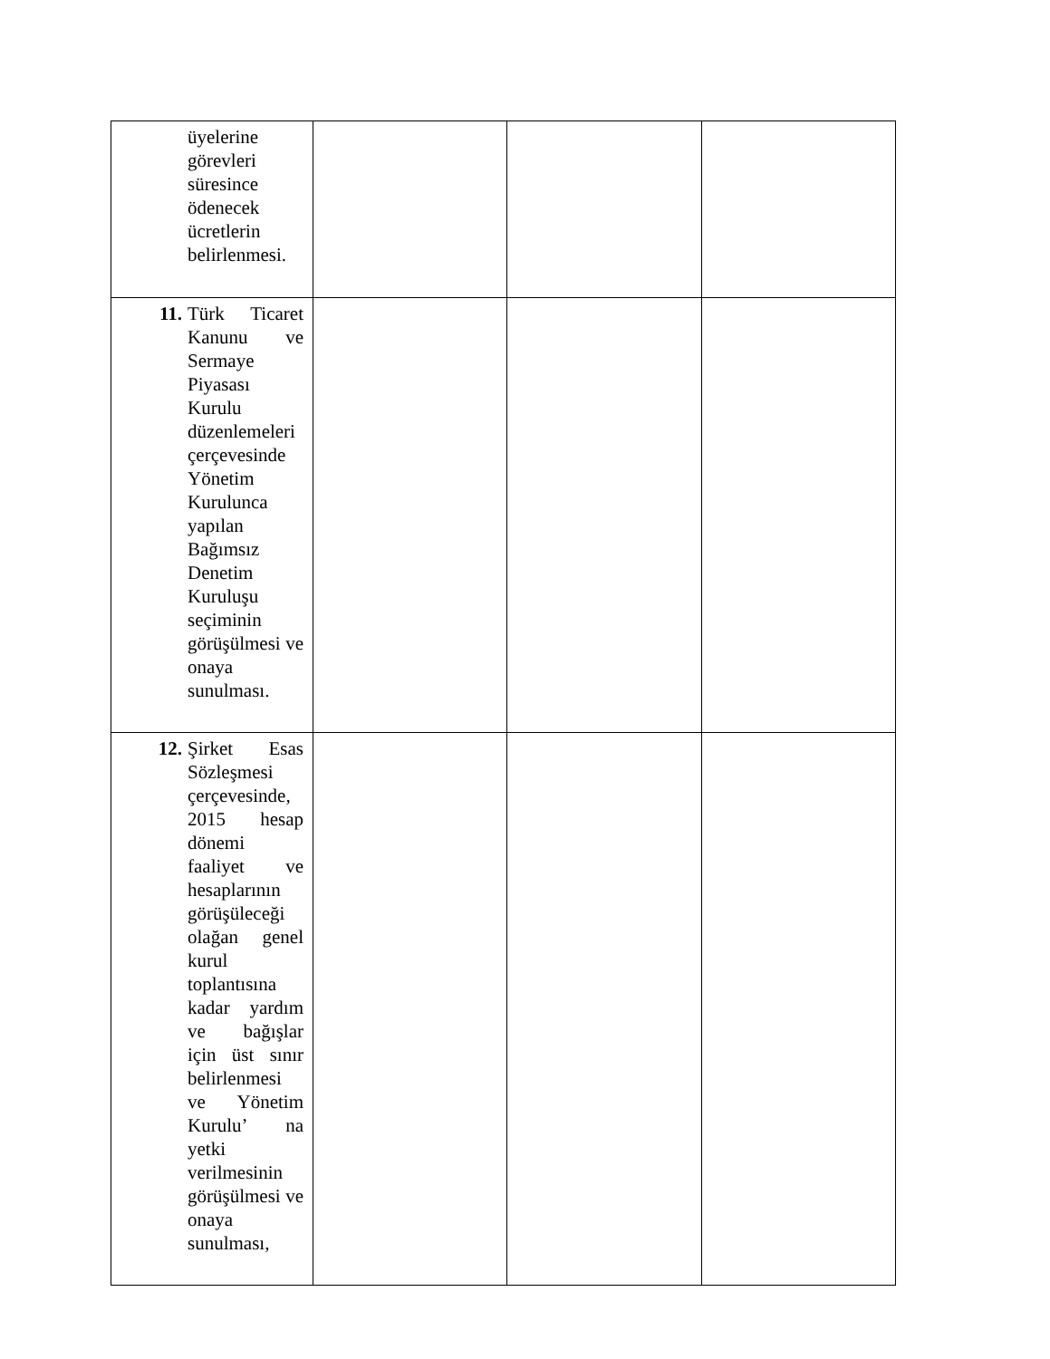| üyelerine görevleri süresince ödenecek ücretlerin belirlenmesi. | | | |
| 11. Türk Ticaret Kanunu ve Sermaye Piyasası Kurulu düzenlemeleri çerçevesinde Yönetim Kurulunca yapılan Bağımsız Denetim Kuruluşu seçiminin görüşülmesi ve onaya sunulması. | | | |
| 12. Şirket Esas Sözleşmesi çerçevesinde, 2015 hesap dönemi faaliyet ve hesaplarının görüşüleceği olağan genel kurul toplantısına kadar yardım ve bağışlar için üst sınır belirlenmesi ve Yönetim Kurulu’ na yetki verilmesinin görüşülmesi ve onaya sunulması, | | | |